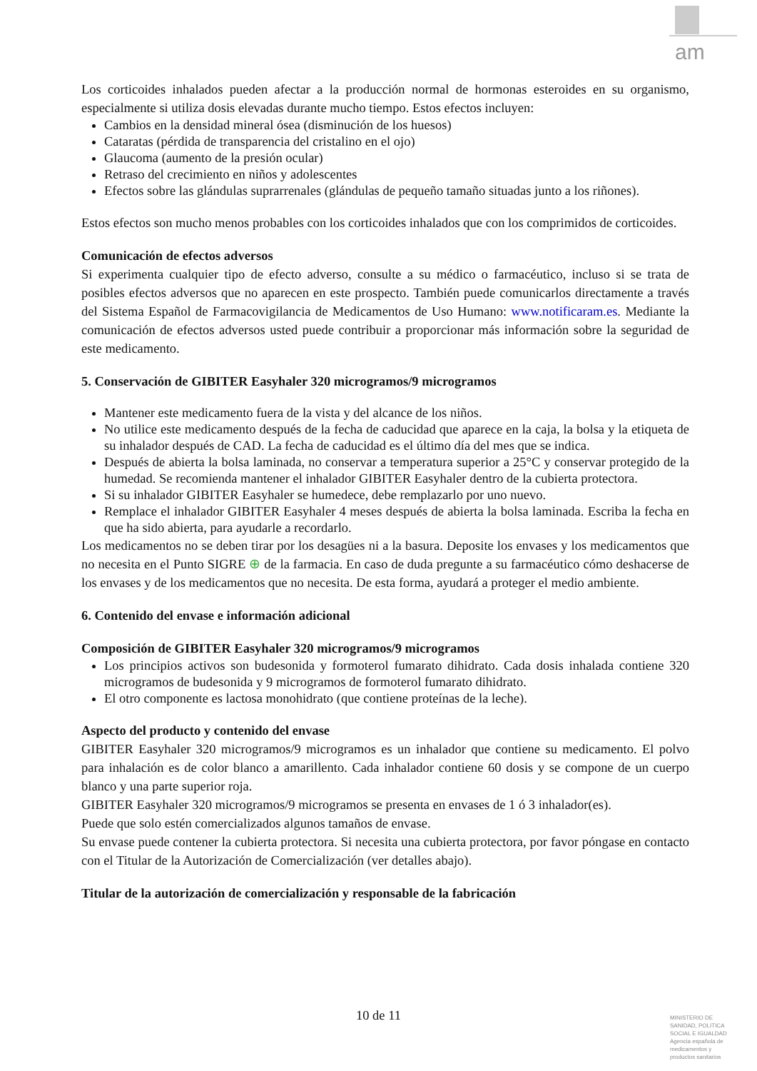am
Los corticoides inhalados pueden afectar a la producción normal de hormonas esteroides en su organismo, especialmente si utiliza dosis elevadas durante mucho tiempo. Estos efectos incluyen:
Cambios en la densidad mineral ósea (disminución de los huesos)
Cataratas (pérdida de transparencia del cristalino en el ojo)
Glaucoma (aumento de la presión ocular)
Retraso del crecimiento en niños y adolescentes
Efectos sobre las glándulas suprarrenales (glándulas de pequeño tamaño situadas junto a los riñones).
Estos efectos son mucho menos probables con los corticoides inhalados que con los comprimidos de corticoides.
Comunicación de efectos adversos
Si experimenta cualquier tipo de efecto adverso, consulte a su médico o farmacéutico, incluso si se trata de posibles efectos adversos que no aparecen en este prospecto. También puede comunicarlos directamente a través del Sistema Español de Farmacovigilancia de Medicamentos de Uso Humano: www.notificaram.es. Mediante la comunicación de efectos adversos usted puede contribuir a proporcionar más información sobre la seguridad de este medicamento.
5. Conservación de GIBITER Easyhaler 320 microgramos/9 microgramos
Mantener este medicamento fuera de la vista y del alcance de los niños.
No utilice este medicamento después de la fecha de caducidad que aparece en la caja, la bolsa y la etiqueta de su inhalador después de CAD. La fecha de caducidad es el último día del mes que se indica.
Después de abierta la bolsa laminada, no conservar a temperatura superior a 25°C y conservar protegido de la humedad. Se recomienda mantener el inhalador GIBITER Easyhaler dentro de la cubierta protectora.
Si su inhalador GIBITER Easyhaler se humedece, debe remplazarlo por uno nuevo.
Remplace el inhalador GIBITER Easyhaler 4 meses después de abierta la bolsa laminada. Escriba la fecha en que ha sido abierta, para ayudarle a recordarlo.
Los medicamentos no se deben tirar por los desagües ni a la basura. Deposite los envases y los medicamentos que no necesita en el Punto SIGRE ⊕ de la farmacia. En caso de duda pregunte a su farmacéutico cómo deshacerse de los envases y de los medicamentos que no necesita. De esta forma, ayudará a proteger el medio ambiente.
6. Contenido del envase e información adicional
Composición de GIBITER Easyhaler 320 microgramos/9 microgramos
Los principios activos son budesonida y formoterol fumarato dihidrato. Cada dosis inhalada contiene 320 microgramos de budesonida y 9 microgramos de formoterol fumarato dihidrato.
El otro componente es lactosa monohidrato (que contiene proteínas de la leche).
Aspecto del producto y contenido del envase
GIBITER Easyhaler 320 microgramos/9 microgramos es un inhalador que contiene su medicamento. El polvo para inhalación es de color blanco a amarillento. Cada inhalador contiene 60 dosis y se compone de un cuerpo blanco y una parte superior roja.
GIBITER Easyhaler 320 microgramos/9 microgramos se presenta en envases de 1 ó 3 inhalador(es).
Puede que solo estén comercializados algunos tamaños de envase.
Su envase puede contener la cubierta protectora. Si necesita una cubierta protectora, por favor póngase en contacto con el Titular de la Autorización de Comercialización (ver detalles abajo).
Titular de la autorización de comercialización y responsable de la fabricación
10 de 11
MINISTERIO DE SANIDAD, POLITICA SOCIAL E IGUALDAD
Agencia española de medicamentos y productos sanitarios